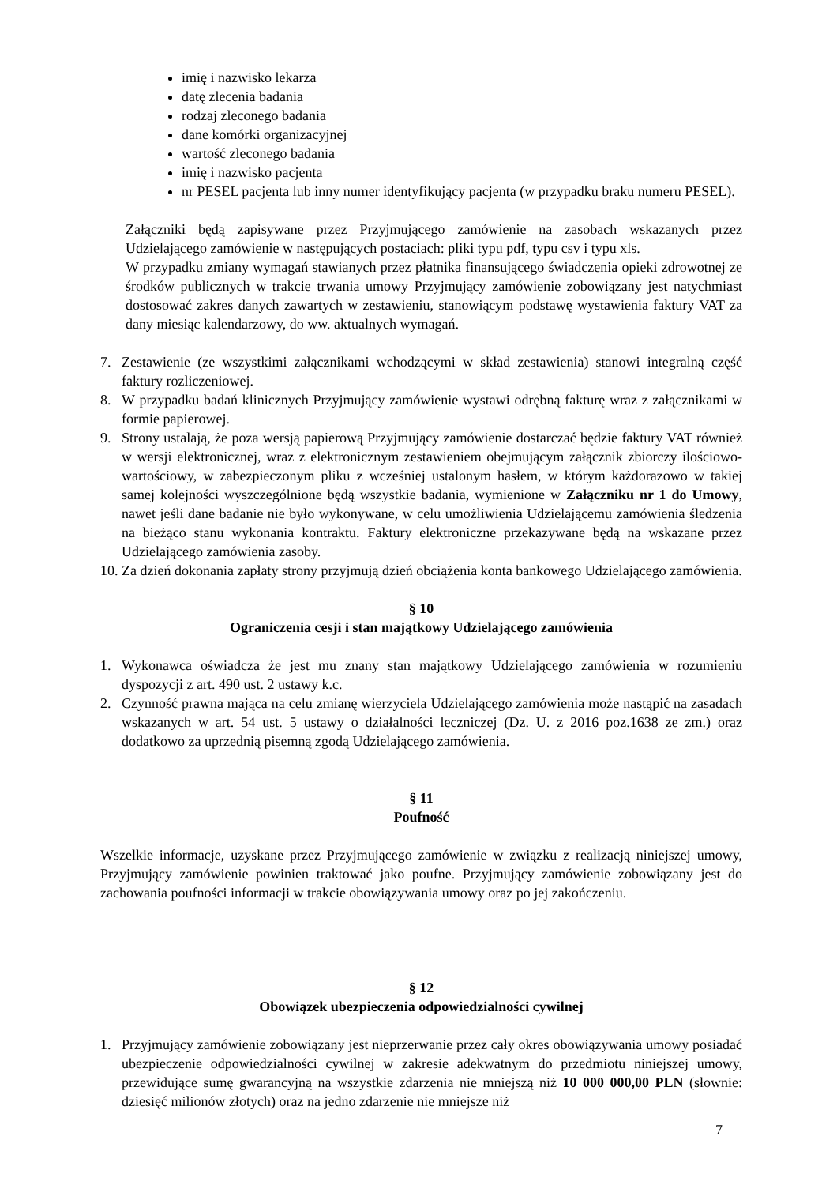imię i nazwisko lekarza
datę zlecenia badania
rodzaj zleconego badania
dane komórki organizacyjnej
wartość zleconego badania
imię i nazwisko pacjenta
nr PESEL pacjenta lub inny numer identyfikujący pacjenta (w przypadku braku numeru PESEL).
Załączniki będą zapisywane przez Przyjmującego zamówienie na zasobach wskazanych przez Udzielającego zamówienie w następujących postaciach: pliki typu pdf, typu csv i typu xls.
W przypadku zmiany wymagań stawianych przez płatnika finansującego świadczenia opieki zdrowotnej ze środków publicznych w trakcie trwania umowy Przyjmujący zamówienie zobowiązany jest natychmiast dostosować zakres danych zawartych w zestawieniu, stanowiącym podstawę wystawienia faktury VAT za dany miesiąc kalendarzowy, do ww. aktualnych wymagań.
7. Zestawienie (ze wszystkimi załącznikami wchodzącymi w skład zestawienia) stanowi integralną część faktury rozliczeniowej.
8. W przypadku badań klinicznych Przyjmujący zamówienie wystawi odrębną fakturę wraz z załącznikami w formie papierowej.
9. Strony ustalają, że poza wersją papierową Przyjmujący zamówienie dostarczać będzie faktury VAT również w wersji elektronicznej, wraz z elektronicznym zestawieniem obejmującym załącznik zbiorczy ilościowo-wartościowy, w zabezpieczonym pliku z wcześniej ustalonym hasłem, w którym każdorazowo w takiej samej kolejności wyszczególnione będą wszystkie badania, wymienione w Załączniku nr 1 do Umowy, nawet jeśli dane badanie nie było wykonywane, w celu umożliwienia Udzielającemu zamówienia śledzenia na bieżąco stanu wykonania kontraktu. Faktury elektroniczne przekazywane będą na wskazane przez Udzielającego zamówienia zasoby.
10. Za dzień dokonania zapłaty strony przyjmują dzień obciążenia konta bankowego Udzielającego zamówienia.
§ 10
Ograniczenia cesji i stan majątkowy Udzielającego zamówienia
1. Wykonawca oświadcza że jest mu znany stan majątkowy Udzielającego zamówienia w rozumieniu dyspozycji z art. 490 ust. 2 ustawy k.c.
2. Czynność prawna mająca na celu zmianę wierzyciela Udzielającego zamówienia może nastąpić na zasadach wskazanych w art. 54 ust. 5 ustawy o działalności leczniczej (Dz. U. z 2016 poz.1638 ze zm.) oraz dodatkowo za uprzednią pisemną zgodą Udzielającego zamówienia.
§ 11
Poufność
Wszelkie informacje, uzyskane przez Przyjmującego zamówienie w związku z realizacją niniejszej umowy, Przyjmujący zamówienie powinien traktować jako poufne. Przyjmujący zamówienie zobowiązany jest do zachowania poufności informacji w trakcie obowiązywania umowy oraz po jej zakończeniu.
§ 12
Obowiązek ubezpieczenia odpowiedzialności cywilnej
1. Przyjmujący zamówienie zobowiązany jest nieprzerwanie przez cały okres obowiązywania umowy posiadać ubezpieczenie odpowiedzialności cywilnej w zakresie adekwatnym do przedmiotu niniejszej umowy, przewidujące sumę gwarancyjną na wszystkie zdarzenia nie mniejszą niż 10 000 000,00 PLN (słownie: dziesięć milionów złotych) oraz na jedno zdarzenie nie mniejsze niż
7